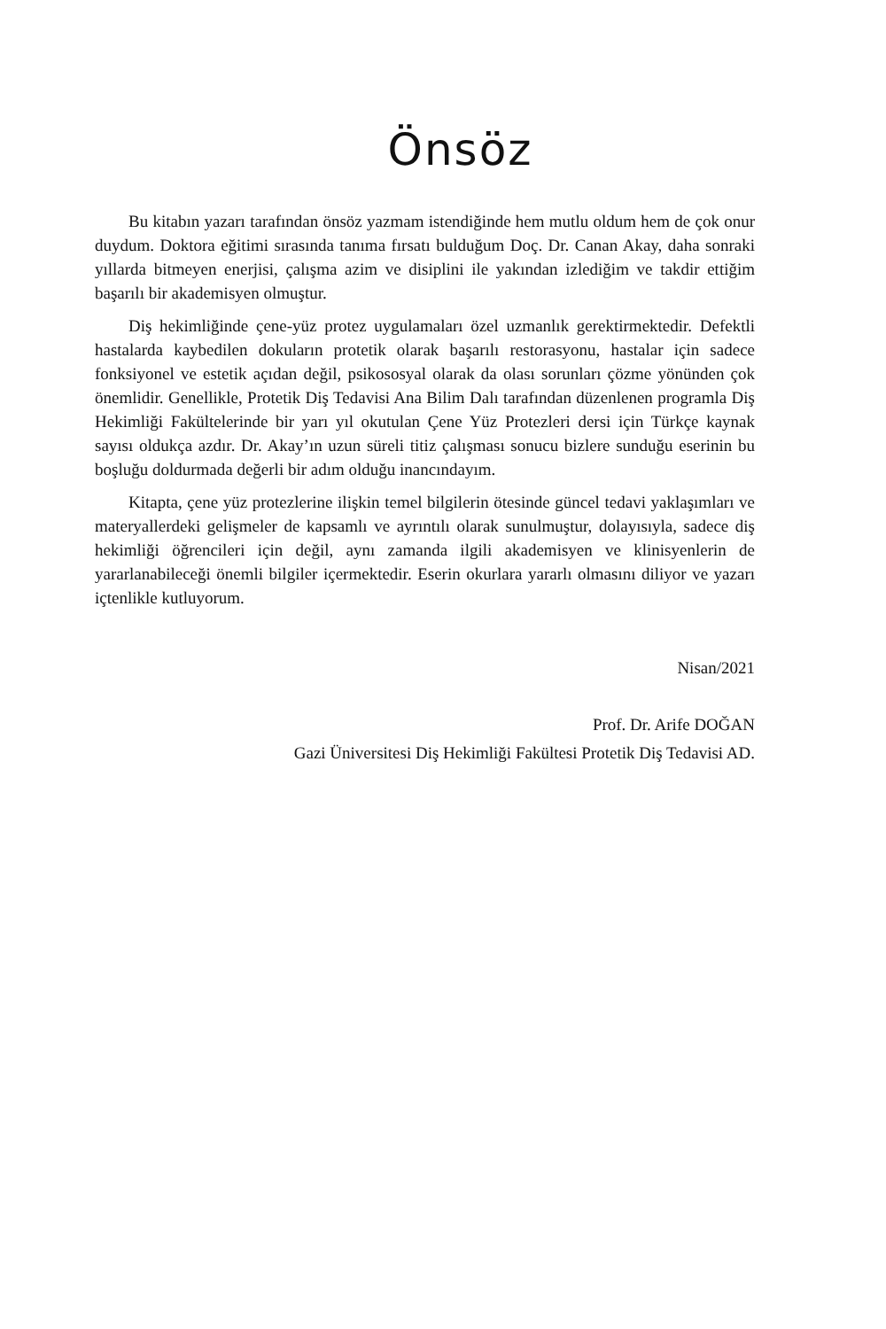Önsöz
Bu kitabın yazarı tarafından önsöz yazmam istendiğinde hem mutlu oldum hem de çok onur duydum. Doktora eğitimi sırasında tanıma fırsatı bulduğum Doç. Dr. Canan Akay, daha sonraki yıllarda bitmeyen enerjisi, çalışma azim ve disiplini ile yakından izlediğim ve takdir ettiğim başarılı bir akademisyen olmuştur.
Diş hekimliğinde çene-yüz protez uygulamaları özel uzmanlık gerektirmektedir. Defektli hastalarda kaybedilen dokuların protetik olarak başarılı restorasyonu, hastalar için sadece fonksiyonel ve estetik açıdan değil, psikososyal olarak da olası sorunları çözme yönünden çok önemlidir. Genellikle, Protetik Diş Tedavisi Ana Bilim Dalı tarafından düzenlenen programla Diş Hekimliği Fakültelerinde bir yarı yıl okutulan Çene Yüz Protezleri dersi için Türkçe kaynak sayısı oldukça azdır. Dr. Akay’ın uzun süreli titiz çalışması sonucu bizlere sunduğu eserinin bu boşluğu doldurmada değerli bir adım olduğu inancındayım.
Kitapta, çene yüz protezlerine ilişkin temel bilgilerin ötesinde güncel tedavi yaklaşımları ve materyallerdeki gelişmeler de kapsamlı ve ayrıntılı olarak sunulmuştur, dolayısıyla, sadece diş hekimliği öğrencileri için değil, aynı zamanda ilgili akademisyen ve klinisyenlerin de yararlanabileceği önemli bilgiler içermektedir. Eserin okurlara yararlı olmasını diliyor ve yazarı içtenlikle kutluyorum.
Nisan/2021
Prof. Dr. Arife DOĞAN
Gazi Üniversitesi Diş Hekimliği Fakültesi Protetik Diş Tedavisi AD.